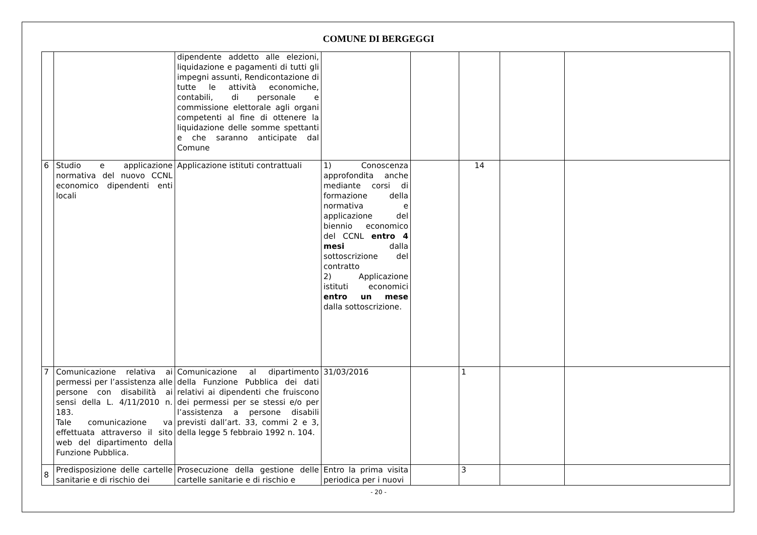COMUNE DI BERGEGGI
| | | dipendente addetto alle elezioni, liquidazione e pagamenti di tutti gli impegni assunti, Rendicontazione di tutte le attività economiche, contabili, di personale e commissione elettorale agli organi competenti al fine di ottenere la liquidazione delle somme spettanti e che saranno anticipate dal Comune | | | | | |
| 6 | Studio e applicazione normativa del nuovo CCNL economico dipendenti enti locali | Applicazione istituti contrattuali | 1) Conoscenza approfondita anche mediante corsi di formazione della normativa e applicazione del biennio economico del CCNL entro 4 mesi dalla sottoscrizione del contratto 2) Applicazione istituti economici entro un mese dalla sottoscrizione. | | 14 | | |
| 7 | Comunicazione relativa ai permessi per l’assistenza alle persone con disabilità ai sensi della L. 4/11/2010 n. 183. Tale comunicazione va effettuata attraverso il sito web del dipartimento della Funzione Pubblica. | Comunicazione al dipartimento della Funzione Pubblica dei dati relativi ai dipendenti che fruiscono dei permessi per se stessi e/o per l’assistenza a persone disabili previsti dall’art. 33, commi 2 e 3, della legge 5 febbraio 1992 n. 104. | 31/03/2016 | | 1 | | |
| 8 | Predisposizione delle cartelle sanitarie e di rischio dei | Prosecuzione della gestione delle cartelle sanitarie e di rischio e | Entro la prima visita periodica per i nuovi | | 3 | | |
- 20 -